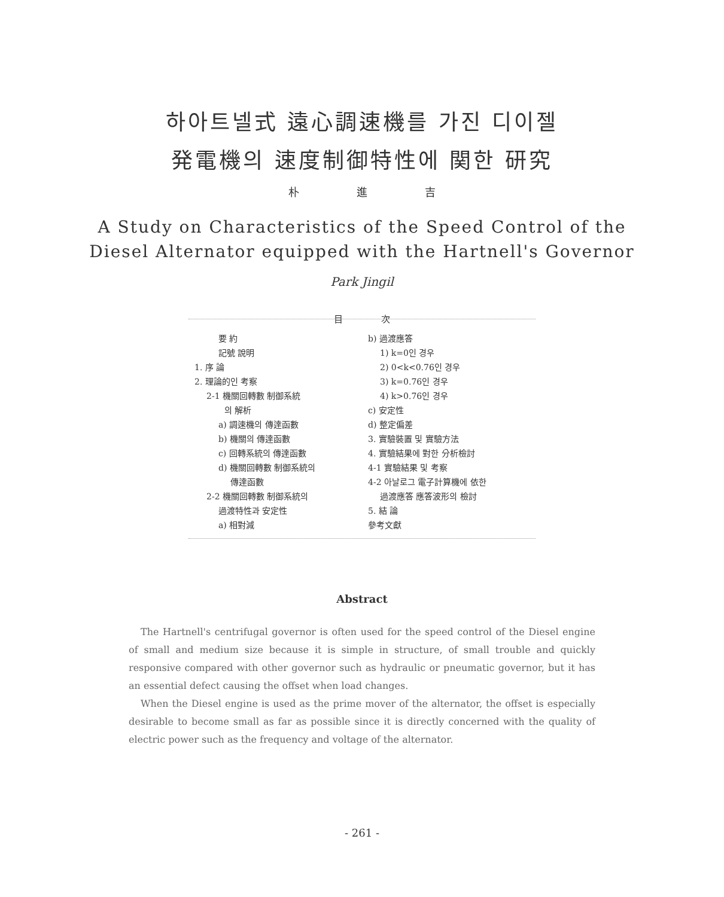하아트넬式 遠心調速機를 가진 디이젤
発電機의 速度制御特性에 関한 研究
朴 進 吉
A Study on Characteristics of the Speed Control of the
Diesel Alternator equipped with the Hartnell's Governor
Park Jingil
目 次
要 約
記號 說明
1. 序 論
2. 理論的인 考察
2-1 機關回轉數 制御系統
의 解析
a) 調速機의 傳達函數
b) 機關의 傳達函數
c) 回轉系統의 傳達函數
d) 機關回轉數 制御系統의
傳達函數
2-2 機關回轉數 制御系統의
過渡特性과 安定性
a) 相對減
b) 過渡應答
1) k=0인 경우
2) 0<k<0.76인 경우
3) k=0.76인 경우
4) k>0.76인 경우
c) 安定性
d) 整定偏差
3. 實驗裝置 및 實驗方法
4. 實驗結果에 對한 分析檢討
4-1 實驗結果 및 考察
4-2 아날로그 電子計算機에 依한
過渡應答 應答波形의 檢討
5. 結 論
參考文獻
Abstract
The Hartnell's centrifugal governor is often used for the speed control of the Diesel engine of small and medium size because it is simple in structure, of small trouble and quickly responsive compared with other governor such as hydraulic or pneumatic governor, but it has an essential defect causing the offset when load changes.
When the Diesel engine is used as the prime mover of the alternator, the offset is especially desirable to become small as far as possible since it is directly concerned with the quality of electric power such as the frequency and voltage of the alternator.
- 261 -